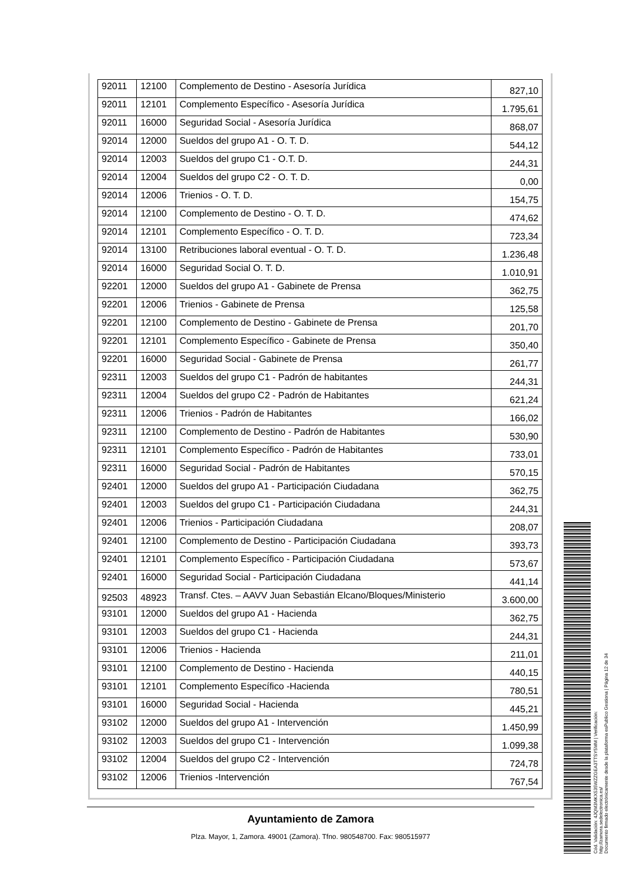| 92011 | 12100 | Complemento de Destino - Asesoría Jurídica | 827,10 |
| 92011 | 12101 | Complemento Específico - Asesoría Jurídica | 1.795,61 |
| 92011 | 16000 | Seguridad Social - Asesoría Jurídica | 868,07 |
| 92014 | 12000 | Sueldos del grupo A1 - O. T. D. | 544,12 |
| 92014 | 12003 | Sueldos del grupo C1 - O.T. D. | 244,31 |
| 92014 | 12004 | Sueldos del grupo C2 - O. T. D. | 0,00 |
| 92014 | 12006 | Trienios - O. T. D. | 154,75 |
| 92014 | 12100 | Complemento de Destino - O. T. D. | 474,62 |
| 92014 | 12101 | Complemento Específico - O. T. D. | 723,34 |
| 92014 | 13100 | Retribuciones laboral eventual - O. T. D. | 1.236,48 |
| 92014 | 16000 | Seguridad Social O. T. D. | 1.010,91 |
| 92201 | 12000 | Sueldos del grupo A1 - Gabinete de Prensa | 362,75 |
| 92201 | 12006 | Trienios - Gabinete de Prensa | 125,58 |
| 92201 | 12100 | Complemento de Destino - Gabinete de Prensa | 201,70 |
| 92201 | 12101 | Complemento Específico - Gabinete de Prensa | 350,40 |
| 92201 | 16000 | Seguridad Social - Gabinete de Prensa | 261,77 |
| 92311 | 12003 | Sueldos del grupo C1 - Padrón de habitantes | 244,31 |
| 92311 | 12004 | Sueldos del grupo C2 - Padrón de Habitantes | 621,24 |
| 92311 | 12006 | Trienios - Padrón de Habitantes | 166,02 |
| 92311 | 12100 | Complemento de Destino - Padrón de Habitantes | 530,90 |
| 92311 | 12101 | Complemento Específico - Padrón de Habitantes | 733,01 |
| 92311 | 16000 | Seguridad Social - Padrón de Habitantes | 570,15 |
| 92401 | 12000 | Sueldos del grupo A1 - Participación Ciudadana | 362,75 |
| 92401 | 12003 | Sueldos del grupo C1 - Participación Ciudadana | 244,31 |
| 92401 | 12006 | Trienios - Participación Ciudadana | 208,07 |
| 92401 | 12100 | Complemento de Destino - Participación Ciudadana | 393,73 |
| 92401 | 12101 | Complemento Específico - Participación Ciudadana | 573,67 |
| 92401 | 16000 | Seguridad Social - Participación Ciudadana | 441,14 |
| 92503 | 48923 | Transf. Ctes. – AAVV Juan Sebastián Elcano/Bloques/Ministerio | 3.600,00 |
| 93101 | 12000 | Sueldos del grupo A1 - Hacienda | 362,75 |
| 93101 | 12003 | Sueldos del grupo C1 - Hacienda | 244,31 |
| 93101 | 12006 | Trienios - Hacienda | 211,01 |
| 93101 | 12100 | Complemento de Destino - Hacienda | 440,15 |
| 93101 | 12101 | Complemento Específico -Hacienda | 780,51 |
| 93101 | 16000 | Seguridad Social - Hacienda | 445,21 |
| 93102 | 12000 | Sueldos del grupo A1 - Intervención | 1.450,99 |
| 93102 | 12003 | Sueldos del grupo C1 - Intervención | 1.099,38 |
| 93102 | 12004 | Sueldos del grupo C2 - Intervención | 724,78 |
| 93102 | 12006 | Trienios -Intervención | 767,54 |
Ayuntamiento de Zamora
Plza. Mayor, 1, Zamora. 49001 (Zamora). Tfno. 980548700. Fax: 980515977
Cód. Validación: 4JQM3MKX535WZZGEA3TTSY5MM | Verificación: http://zamora.sedelectronica.es/
Documento firmado electrónicamente desde la plataforma esPublico Gestiona | Página 12 de 34